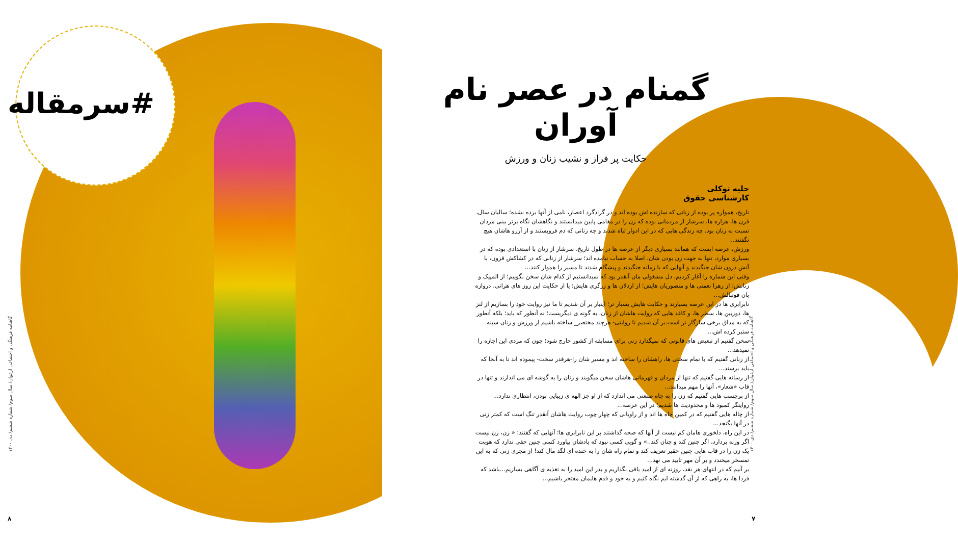#سرمقاله
گاهنامه فرهنگی و اجتماعی ارغوان/ سال سوم/ شماره ششم/ دی ۱۴۰۰
گاهنامه فرهنگی و اجتماعی ارغوان/ سال سوم/ شماره ششم/ دی ۱۴۰۰
گمنام در عصر نام آوران
حکایت پر فراز و نشیب زنان و ورزش
حلیه توکلی
کارشناسی حقوق
تاریخ، همواره پر بوده از زنانی که سازنده اش بوده اند و در گرادگرد اعصار، نامی از آنها برده نشده؛ سالیان سال، قرن ها، هزاره ها، سرشار از مردمانی بوده که زن را در مقامی پایین میدانستند و نگاهشان نگاه برتر بینی مردان نسبت به زنان بود. چه زندگی هایی که در این ادوار تباه شدند و چه زنانی که دم فروبستند و از آرزو هاشان هیچ نگفتند...
ورزش، عرصه ایست که همانند بسیاری دیگر از عرصه ها در طول تاریخ، سرشار از زنان با استعدادی بوده که در بسیاری موارد، تنها به جهت زن بودن شان، اصلا به حساب نیامده اند؛ سرشار از زنانی که در کشاکش قرون، با آتش درون شان جنگیدند و آنهایی که با زمانه جنگیدند و پیشگام شدند تا مسیر را هموار کنند...
وقتی این شماره را آغاز کردیم، دل مشغولی مان آنقدر بود که نمیدانستیم از کدام شان سخن بگوییم؛ از المپیک و زنانش؛ از زهرا نعمتی ها و منصوریان هایش؛ از اردلان ها و زرگری هایش؛ یا از حکایت این روز های هراتی، دروازه بان فوتبالش...
نابرابری ها در این عرصه بسیارند و حکایت هایش بسیار تر؛ اینبار بر آن شدیم تا ما نیز روایت خود را بسازیم از لنز ها، دوربین ها، سطر ها، و کاغذ هایی که روایت هاشان از زنان، به گونه ی دیگریست؛ نه آنطور که باید؛ بلکه آنطور که به مذاق برخی سازگار تر است.بر آن شدیم تا روایتی- هرچند مختصر_ ساخته باشیم از ورزش و زنان سینه ستبر کرده اش...
سخن گفتیم از تبعیض های قانونی که نمیگذارد زنی برای مسابقه از کشور خارج شود؛ چون که مردی این اجازه را نمیدهد...
از زنانی گفتیم که با تمام سختی ها، راهشان را ساخته اند و مسیر شان را-هرقدر سخت- پیموده اند تا به آنجا که باید برسند...
از رسانه هایی گفتیم که تنها از مردان و قهرمانی هاشان سخن میگویند و زنان را به گوشه ای می اندازند و تنها در قاب «شعار»، آنها را مهم میدانند...
از برچسب هایی گفتیم که زن را به چاه صنعتی می اندازد که از او جز الهه ی زیبایی بودن، انتظاری ندارد...
روایتگر کمبود ها و محدودیت ها شدیم؛ در این عرصه...
از چاله هایی گفتیم که در کمین چاه ها اند و از راویانی که چهار چوب روایت هاشان آنقدر تنگ است که کمتر زنی در آنها بگنجد...
در این راه، دلخوری هامان کم نیست از آنها که صحه گذاشتند بر این نابرابری ها؛ آنهایی که گفتند: « زن، زن نیست اگر وزنه بردارد، اگر چنین کند و چنان کند..» و گویی کسی نبود که یادشان بیاورد کسی چنین حقی ندارد که هویت یک زن را در قاب هایی چنین حقیر تعریف کند و تمام راه شان را به خنده ای لگد مال کند! از مجری زنی که به این تمسخر میخندد و بر آن مهر تایید می نهد...
بر آنیم که در انتهای هر نقد، روزنه ای از امید باقی بگذاریم و بذر این امید را به تغذیه ی آگاهی بسازیم...باشد که فردا ها، به راهی که از آن گذشته ایم نگاه کنیم و به خود و قدم هایمان مفتخر باشیم...
۸ ۷